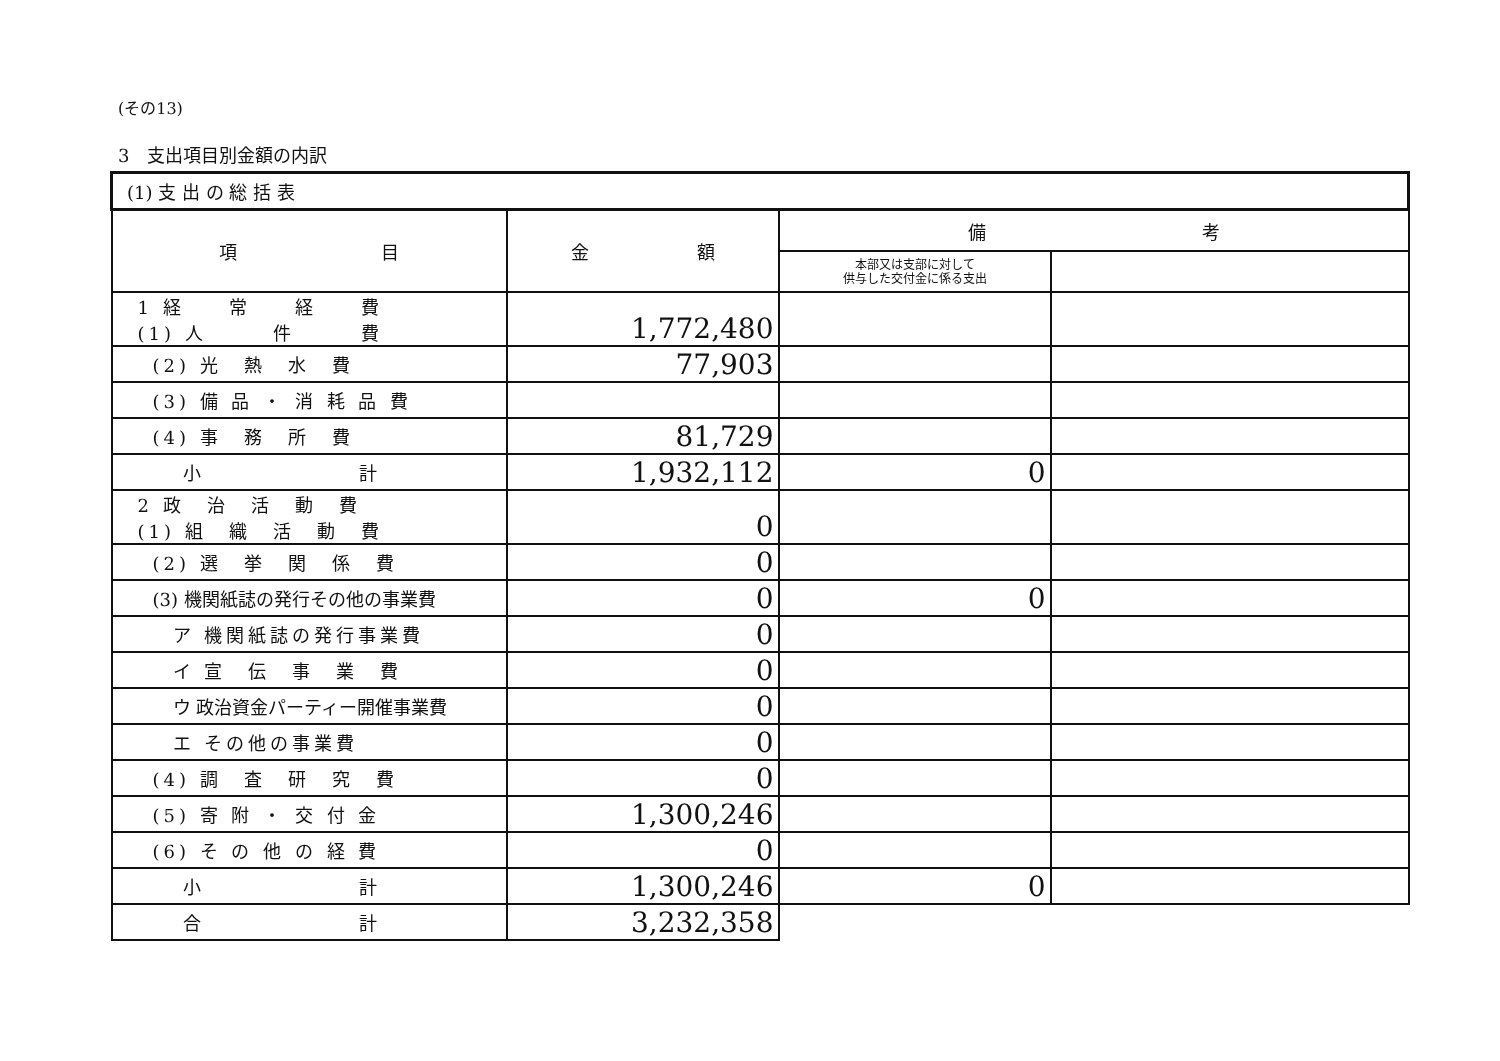(その13)
3　支出項目別金額の内訳
| (1) 支 出 の 総 括 表 | | | |
| 項 目 | 金 額 | 備 考 | |
| | | 本部又は支部に対して 供与した交付金に係る支出 | |
| 1 経 常 経 費 (1) 人 件 費 | 1,772,480 | | |
| (2) 光 熱 水 費 | 77,903 | | |
| (3) 備 品 ・ 消 耗 品 費 | | | |
| (4) 事 務 所 費 | 81,729 | | |
| 小 計 | 1,932,112 | 0 | |
| 2 政 治 活 動 費 (1) 組 織 活 動 費 | 0 | | |
| (2) 選 挙 関 係 費 | 0 | | |
| (3) 機関紙誌の発行その他の事業費 | 0 | 0 | |
| ア 機関紙誌の発行事業費 | 0 | | |
| イ 宣 伝 事 業 費 | 0 | | |
| ウ 政治資金パーティー開催事業費 | 0 | | |
| エ その他の事業費 | 0 | | |
| (4) 調 査 研 究 費 | 0 | | |
| (5) 寄 附 ・ 交 付 金 | 1,300,246 | | |
| (6) そ の 他 の 経 費 | 0 | | |
| 小 計 | 1,300,246 | 0 | |
| 合 計 | 3,232,358 | | |